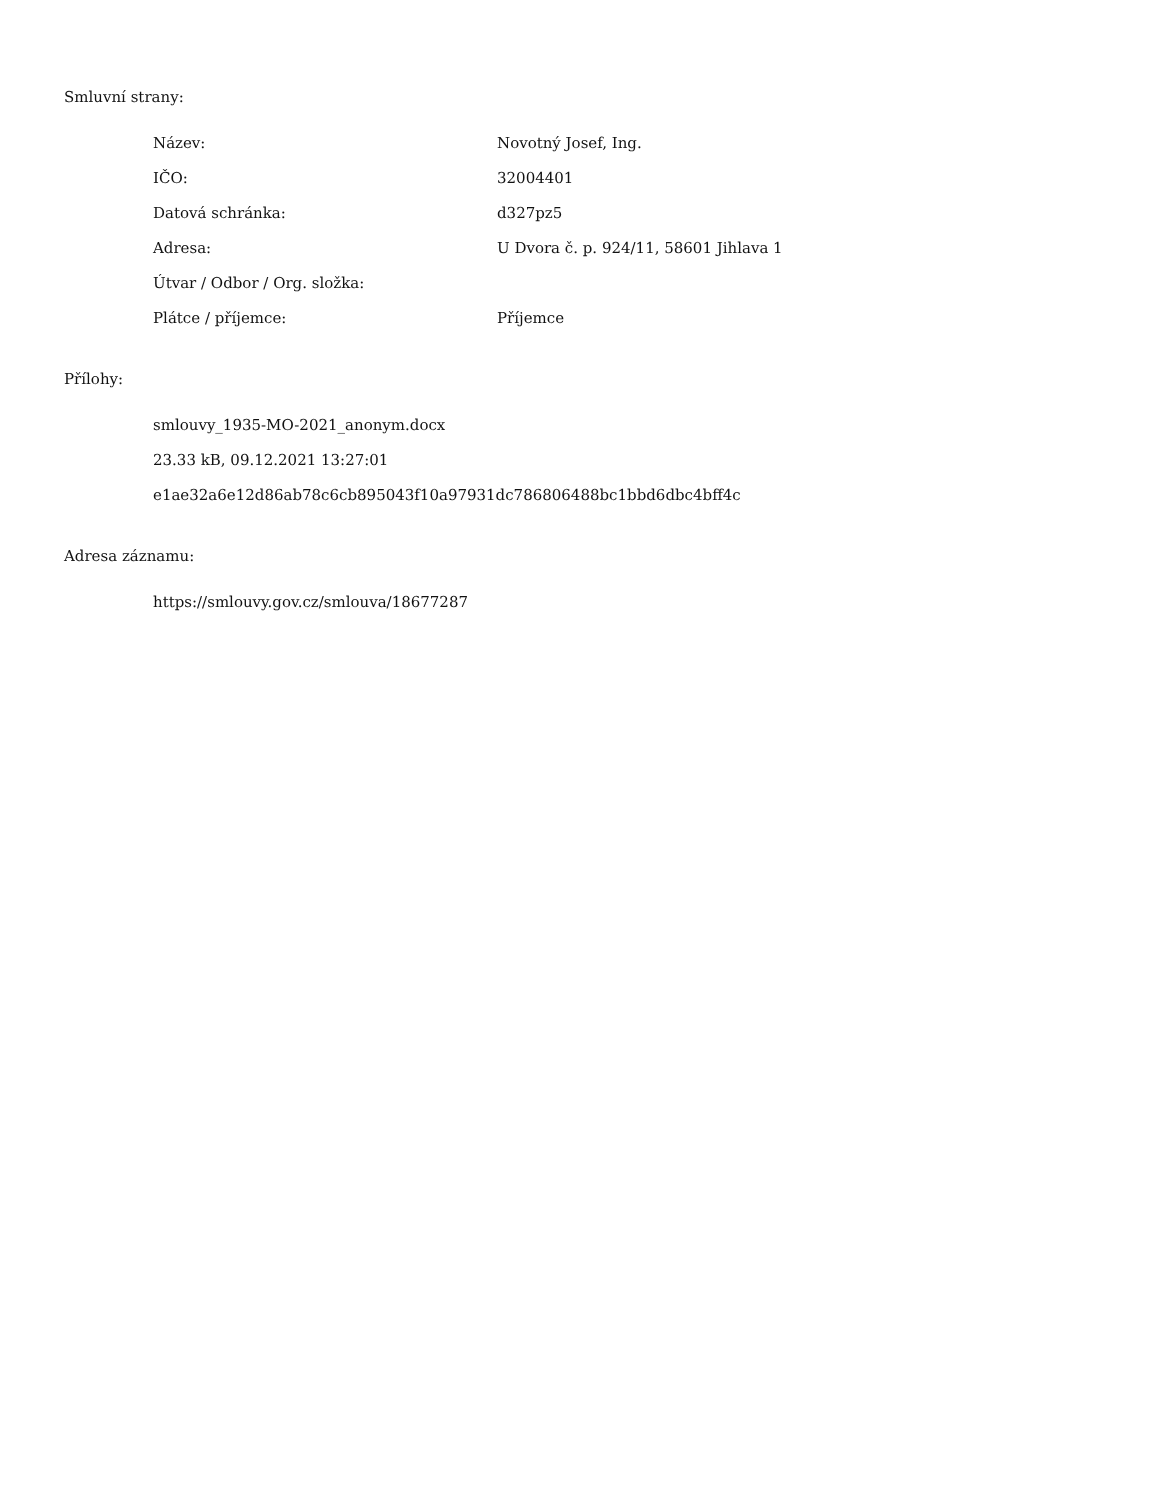Smluvní strany:
| Název: | Novotný Josef, Ing. |
| IČO: | 32004401 |
| Datová schránka: | d327pz5 |
| Adresa: | U Dvora č. p. 924/11, 58601 Jihlava 1 |
| Útvar / Odbor / Org. složka: | |
| Plátce / příjemce: | Příjemce |
Přílohy:
smlouvy_1935-MO-2021_anonym.docx
23.33 kB, 09.12.2021 13:27:01
e1ae32a6e12d86ab78c6cb895043f10a97931dc786806488bc1bbd6dbc4bff4c
Adresa záznamu:
https://smlouvy.gov.cz/smlouva/18677287